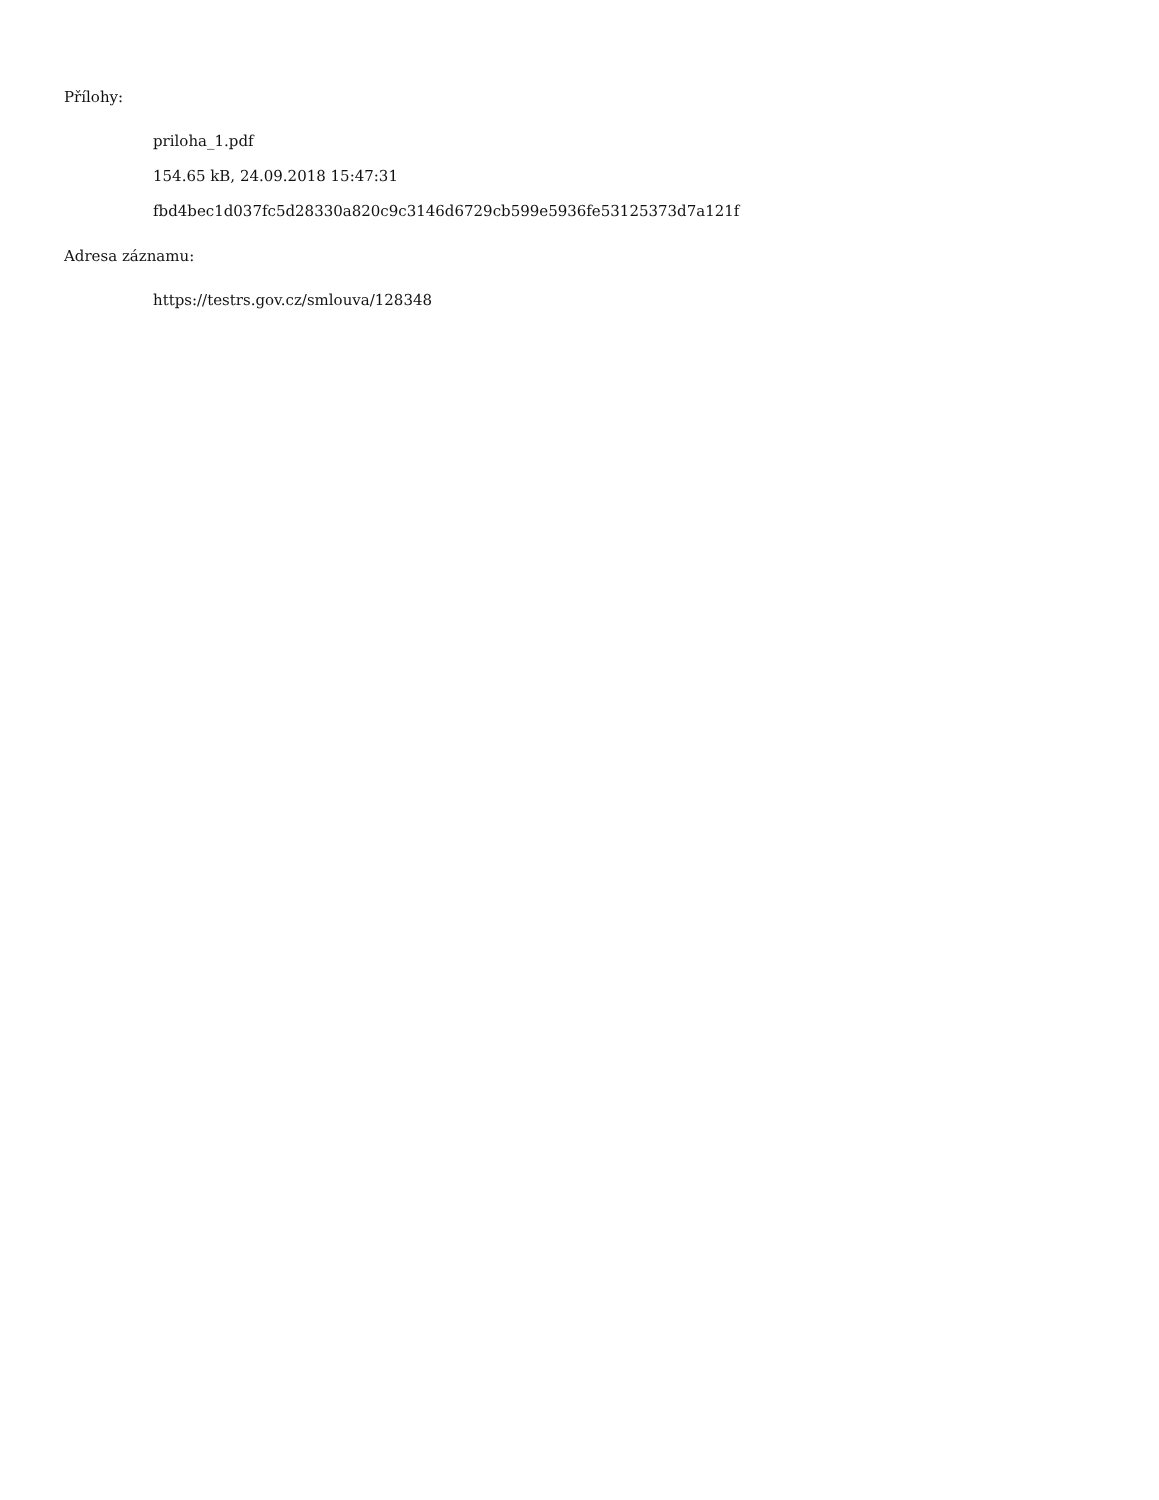Přílohy:
priloha_1.pdf
154.65 kB, 24.09.2018 15:47:31
fbd4bec1d037fc5d28330a820c9c3146d6729cb599e5936fe53125373d7a121f
Adresa záznamu:
https://testrs.gov.cz/smlouva/128348